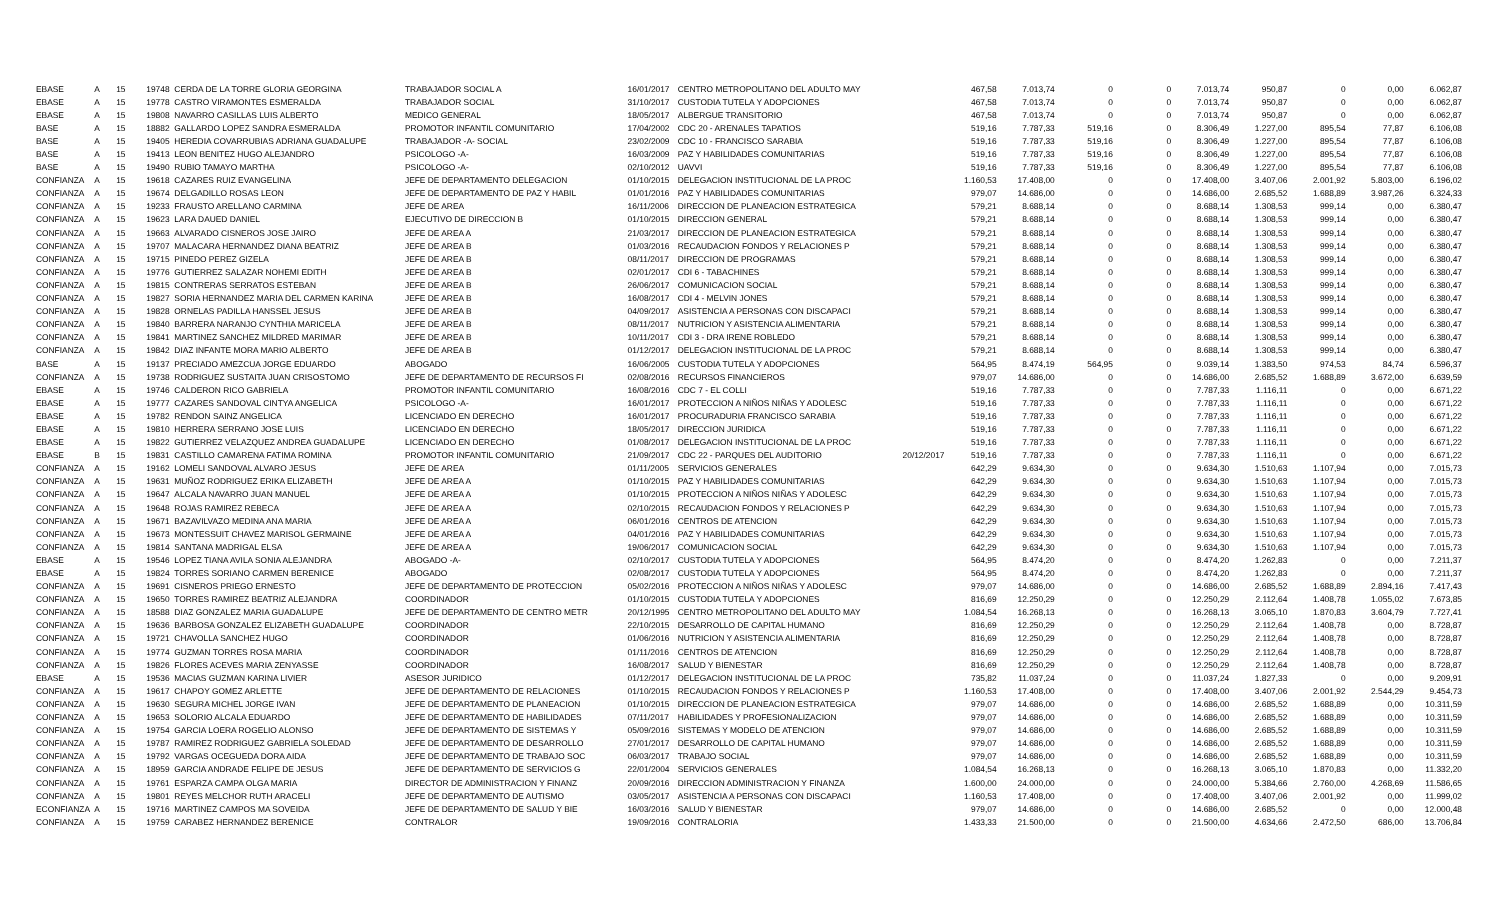| EBASE | A | 15 | 19748 | CERDA DE LA TORRE GLORIA GEORGINA | TRABAJADOR SOCIAL A | 16/01/2017 | CENTRO METROPOLITANO DEL ADULTO MAY | | 467,58 | 7.013,74 | 0 | 0 | 7.013,74 | 950,87 | 0 | 0,00 | 6.062,87 |
| EBASE | A | 15 | 19778 | CASTRO VIRAMONTES ESMERALDA | TRABAJADOR SOCIAL | 31/10/2017 | CUSTODIA TUTELA Y ADOPCIONES | | 467,58 | 7.013,74 | 0 | 0 | 7.013,74 | 950,87 | 0 | 0,00 | 6.062,87 |
| EBASE | A | 15 | 19808 | NAVARRO CASILLAS LUIS ALBERTO | MEDICO GENERAL | 18/05/2017 | ALBERGUE TRANSITORIO | | 467,58 | 7.013,74 | 0 | 0 | 7.013,74 | 950,87 | 0 | 0,00 | 6.062,87 |
| BASE | A | 15 | 18882 | GALLARDO LOPEZ SANDRA ESMERALDA | PROMOTOR INFANTIL COMUNITARIO | 17/04/2002 | CDC 20 - ARENALES TAPATIOS | | 519,16 | 7.787,33 | 519,16 | 0 | 8.306,49 | 1.227,00 | 895,54 | 77,87 | 6.106,08 |
| BASE | A | 15 | 19405 | HEREDIA COVARRUBIAS ADRIANA GUADALUPE | TRABAJADOR -A- SOCIAL | 23/02/2009 | CDC 10 - FRANCISCO SARABIA | | 519,16 | 7.787,33 | 519,16 | 0 | 8.306,49 | 1.227,00 | 895,54 | 77,87 | 6.106,08 |
| BASE | A | 15 | 19413 | LEON BENITEZ HUGO ALEJANDRO | PSICOLOGO -A- | 16/03/2009 | PAZ Y HABILIDADES COMUNITARIAS | | 519,16 | 7.787,33 | 519,16 | 0 | 8.306,49 | 1.227,00 | 895,54 | 77,87 | 6.106,08 |
| BASE | A | 15 | 19490 | RUBIO TAMAYO MARTHA | PSICOLOGO -A- | 02/10/2012 | UAVVI | | 519,16 | 7.787,33 | 519,16 | 0 | 8.306,49 | 1.227,00 | 895,54 | 77,87 | 6.106,08 |
| CONFIANZA | A | 15 | 19618 | CAZARES RUIZ EVANGELINA | JEFE DE DEPARTAMENTO DELEGACION | 01/10/2015 | DELEGACION INSTITUCIONAL DE LA PROC | | 1.160,53 | 17.408,00 | 0 | 0 | 17.408,00 | 3.407,06 | 2.001,92 | 5.803,00 | 6.196,02 |
| CONFIANZA | A | 15 | 19674 | DELGADILLO ROSAS LEON | JEFE DE DEPARTAMENTO DE PAZ Y HABIL | 01/01/2016 | PAZ Y HABILIDADES COMUNITARIAS | | 979,07 | 14.686,00 | 0 | 0 | 14.686,00 | 2.685,52 | 1.688,89 | 3.987,26 | 6.324,33 |
| CONFIANZA | A | 15 | 19233 | FRAUSTO ARELLANO CARMINA | JEFE DE AREA | 16/11/2006 | DIRECCION DE PLANEACION ESTRATEGICA | | 579,21 | 8.688,14 | 0 | 0 | 8.688,14 | 1.308,53 | 999,14 | 0,00 | 6.380,47 |
| CONFIANZA | A | 15 | 19623 | LARA DAUED DANIEL | EJECUTIVO DE DIRECCION B | 01/10/2015 | DIRECCION GENERAL | | 579,21 | 8.688,14 | 0 | 0 | 8.688,14 | 1.308,53 | 999,14 | 0,00 | 6.380,47 |
| CONFIANZA | A | 15 | 19663 | ALVARADO CISNEROS JOSE JAIRO | JEFE DE AREA A | 21/03/2017 | DIRECCION DE PLANEACION ESTRATEGICA | | 579,21 | 8.688,14 | 0 | 0 | 8.688,14 | 1.308,53 | 999,14 | 0,00 | 6.380,47 |
| CONFIANZA | A | 15 | 19707 | MALACARA HERNANDEZ DIANA BEATRIZ | JEFE DE AREA B | 01/03/2016 | RECAUDACION FONDOS Y RELACIONES P | | 579,21 | 8.688,14 | 0 | 0 | 8.688,14 | 1.308,53 | 999,14 | 0,00 | 6.380,47 |
| CONFIANZA | A | 15 | 19715 | PINEDO PEREZ GIZELA | JEFE DE AREA B | 08/11/2017 | DIRECCION DE PROGRAMAS | | 579,21 | 8.688,14 | 0 | 0 | 8.688,14 | 1.308,53 | 999,14 | 0,00 | 6.380,47 |
| CONFIANZA | A | 15 | 19776 | GUTIERREZ SALAZAR NOHEMI EDITH | JEFE DE AREA B | 02/01/2017 | CDI 6 - TABACHINES | | 579,21 | 8.688,14 | 0 | 0 | 8.688,14 | 1.308,53 | 999,14 | 0,00 | 6.380,47 |
| CONFIANZA | A | 15 | 19815 | CONTRERAS SERRATOS ESTEBAN | JEFE DE AREA B | 26/06/2017 | COMUNICACION SOCIAL | | 579,21 | 8.688,14 | 0 | 0 | 8.688,14 | 1.308,53 | 999,14 | 0,00 | 6.380,47 |
| CONFIANZA | A | 15 | 19827 | SORIA HERNANDEZ MARIA DEL CARMEN KARINA | JEFE DE AREA B | 16/08/2017 | CDI 4 - MELVIN JONES | | 579,21 | 8.688,14 | 0 | 0 | 8.688,14 | 1.308,53 | 999,14 | 0,00 | 6.380,47 |
| CONFIANZA | A | 15 | 19828 | ORNELAS PADILLA HANSSEL JESUS | JEFE DE AREA B | 04/09/2017 | ASISTENCIA A PERSONAS CON DISCAPACI | | 579,21 | 8.688,14 | 0 | 0 | 8.688,14 | 1.308,53 | 999,14 | 0,00 | 6.380,47 |
| CONFIANZA | A | 15 | 19840 | BARRERA NARANJO CYNTHIA MARICELA | JEFE DE AREA B | 08/11/2017 | NUTRICION Y ASISTENCIA ALIMENTARIA | | 579,21 | 8.688,14 | 0 | 0 | 8.688,14 | 1.308,53 | 999,14 | 0,00 | 6.380,47 |
| CONFIANZA | A | 15 | 19841 | MARTINEZ SANCHEZ MILDRED MARIMAR | JEFE DE AREA B | 10/11/2017 | CDI 3 - DRA IRENE ROBLEDO | | 579,21 | 8.688,14 | 0 | 0 | 8.688,14 | 1.308,53 | 999,14 | 0,00 | 6.380,47 |
| CONFIANZA | A | 15 | 19842 | DIAZ INFANTE MORA MARIO ALBERTO | JEFE DE AREA B | 01/12/2017 | DELEGACION INSTITUCIONAL DE LA PROC | | 579,21 | 8.688,14 | 0 | 0 | 8.688,14 | 1.308,53 | 999,14 | 0,00 | 6.380,47 |
| BASE | A | 15 | 19137 | PRECIADO AMEZCUA JORGE EDUARDO | ABOGADO | 16/06/2005 | CUSTODIA TUTELA Y ADOPCIONES | | 564,95 | 8.474,19 | 564,95 | 0 | 9.039,14 | 1.383,50 | 974,53 | 84,74 | 6.596,37 |
| CONFIANZA | A | 15 | 19738 | RODRIGUEZ SUSTAITA JUAN CRISOSTOMO | JEFE DE DEPARTAMENTO DE RECURSOS FI | 02/08/2016 | RECURSOS FINANCIEROS | | 979,07 | 14.686,00 | 0 | 0 | 14.686,00 | 2.685,52 | 1.688,89 | 3.672,00 | 6.639,59 |
| EBASE | A | 15 | 19746 | CALDERON RICO GABRIELA | PROMOTOR INFANTIL COMUNITARIO | 16/08/2016 | CDC 7 - EL COLLI | | 519,16 | 7.787,33 | 0 | 0 | 7.787,33 | 1.116,11 | 0 | 0,00 | 6.671,22 |
| EBASE | A | 15 | 19777 | CAZARES SANDOVAL CINTYA ANGELICA | PSICOLOGO -A- | 16/01/2017 | PROTECCION A NIÑOS NIÑAS Y ADOLESC | | 519,16 | 7.787,33 | 0 | 0 | 7.787,33 | 1.116,11 | 0 | 0,00 | 6.671,22 |
| EBASE | A | 15 | 19782 | RENDON SAINZ ANGELICA | LICENCIADO EN DERECHO | 16/01/2017 | PROCURADURIA FRANCISCO SARABIA | | 519,16 | 7.787,33 | 0 | 0 | 7.787,33 | 1.116,11 | 0 | 0,00 | 6.671,22 |
| EBASE | A | 15 | 19810 | HERRERA SERRANO JOSE LUIS | LICENCIADO EN DERECHO | 18/05/2017 | DIRECCION JURIDICA | | 519,16 | 7.787,33 | 0 | 0 | 7.787,33 | 1.116,11 | 0 | 0,00 | 6.671,22 |
| EBASE | A | 15 | 19822 | GUTIERREZ VELAZQUEZ ANDREA GUADALUPE | LICENCIADO EN DERECHO | 01/08/2017 | DELEGACION INSTITUCIONAL DE LA PROC | | 519,16 | 7.787,33 | 0 | 0 | 7.787,33 | 1.116,11 | 0 | 0,00 | 6.671,22 |
| EBASE | B | 15 | 19831 | CASTILLO CAMARENA FATIMA ROMINA | PROMOTOR INFANTIL COMUNITARIO | 21/09/2017 | CDC 22 - PARQUES DEL AUDITORIO | 20/12/2017 | 519,16 | 7.787,33 | 0 | 0 | 7.787,33 | 1.116,11 | 0 | 0,00 | 6.671,22 |
| CONFIANZA | A | 15 | 19162 | LOMELI SANDOVAL ALVARO JESUS | JEFE DE AREA | 01/11/2005 | SERVICIOS GENERALES | | 642,29 | 9.634,30 | 0 | 0 | 9.634,30 | 1.510,63 | 1.107,94 | 0,00 | 7.015,73 |
| CONFIANZA | A | 15 | 19631 | MUÑOZ RODRIGUEZ ERIKA ELIZABETH | JEFE DE AREA A | 01/10/2015 | PAZ Y HABILIDADES COMUNITARIAS | | 642,29 | 9.634,30 | 0 | 0 | 9.634,30 | 1.510,63 | 1.107,94 | 0,00 | 7.015,73 |
| CONFIANZA | A | 15 | 19647 | ALCALA NAVARRO JUAN MANUEL | JEFE DE AREA A | 01/10/2015 | PROTECCION A NIÑOS NIÑAS Y ADOLESC | | 642,29 | 9.634,30 | 0 | 0 | 9.634,30 | 1.510,63 | 1.107,94 | 0,00 | 7.015,73 |
| CONFIANZA | A | 15 | 19648 | ROJAS RAMIREZ REBECA | JEFE DE AREA A | 02/10/2015 | RECAUDACION FONDOS Y RELACIONES P | | 642,29 | 9.634,30 | 0 | 0 | 9.634,30 | 1.510,63 | 1.107,94 | 0,00 | 7.015,73 |
| CONFIANZA | A | 15 | 19671 | BAZAVILVAZO MEDINA ANA MARIA | JEFE DE AREA A | 06/01/2016 | CENTROS DE ATENCION | | 642,29 | 9.634,30 | 0 | 0 | 9.634,30 | 1.510,63 | 1.107,94 | 0,00 | 7.015,73 |
| CONFIANZA | A | 15 | 19673 | MONTESSUIT CHAVEZ MARISOL GERMAINE | JEFE DE AREA A | 04/01/2016 | PAZ Y HABILIDADES COMUNITARIAS | | 642,29 | 9.634,30 | 0 | 0 | 9.634,30 | 1.510,63 | 1.107,94 | 0,00 | 7.015,73 |
| CONFIANZA | A | 15 | 19814 | SANTANA MADRIGAL ELSA | JEFE DE AREA A | 19/06/2017 | COMUNICACION SOCIAL | | 642,29 | 9.634,30 | 0 | 0 | 9.634,30 | 1.510,63 | 1.107,94 | 0,00 | 7.015,73 |
| EBASE | A | 15 | 19546 | LOPEZ TIANA AVILA SONIA ALEJANDRA | ABOGADO -A- | 02/10/2017 | CUSTODIA TUTELA Y ADOPCIONES | | 564,95 | 8.474,20 | 0 | 0 | 8.474,20 | 1.262,83 | 0 | 0,00 | 7.211,37 |
| EBASE | A | 15 | 19824 | TORRES SORIANO CARMEN BERENICE | ABOGADO | 02/08/2017 | CUSTODIA TUTELA Y ADOPCIONES | | 564,95 | 8.474,20 | 0 | 0 | 8.474,20 | 1.262,83 | 0 | 0,00 | 7.211,37 |
| CONFIANZA | A | 15 | 19691 | CISNEROS PRIEGO ERNESTO | JEFE DE DEPARTAMENTO DE PROTECCION | 05/02/2016 | PROTECCION A NIÑOS NIÑAS Y ADOLESC | | 979,07 | 14.686,00 | 0 | 0 | 14.686,00 | 2.685,52 | 1.688,89 | 2.894,16 | 7.417,43 |
| CONFIANZA | A | 15 | 19650 | TORRES RAMIREZ BEATRIZ ALEJANDRA | COORDINADOR | 01/10/2015 | CUSTODIA TUTELA Y ADOPCIONES | | 816,69 | 12.250,29 | 0 | 0 | 12.250,29 | 2.112,64 | 1.408,78 | 1.055,02 | 7.673,85 |
| CONFIANZA | A | 15 | 18588 | DIAZ GONZALEZ MARIA GUADALUPE | JEFE DE DEPARTAMENTO DE CENTRO METR | 20/12/1995 | CENTRO METROPOLITANO DEL ADULTO MAY | | 1.084,54 | 16.268,13 | 0 | 0 | 16.268,13 | 3.065,10 | 1.870,83 | 3.604,79 | 7.727,41 |
| CONFIANZA | A | 15 | 19636 | BARBOSA GONZALEZ ELIZABETH GUADALUPE | COORDINADOR | 22/10/2015 | DESARROLLO DE CAPITAL HUMANO | | 816,69 | 12.250,29 | 0 | 0 | 12.250,29 | 2.112,64 | 1.408,78 | 0,00 | 8.728,87 |
| CONFIANZA | A | 15 | 19721 | CHAVOLLA SANCHEZ HUGO | COORDINADOR | 01/06/2016 | NUTRICION Y ASISTENCIA ALIMENTARIA | | 816,69 | 12.250,29 | 0 | 0 | 12.250,29 | 2.112,64 | 1.408,78 | 0,00 | 8.728,87 |
| CONFIANZA | A | 15 | 19774 | GUZMAN TORRES ROSA MARIA | COORDINADOR | 01/11/2016 | CENTROS DE ATENCION | | 816,69 | 12.250,29 | 0 | 0 | 12.250,29 | 2.112,64 | 1.408,78 | 0,00 | 8.728,87 |
| CONFIANZA | A | 15 | 19826 | FLORES ACEVES MARIA ZENYASSE | COORDINADOR | 16/08/2017 | SALUD Y BIENESTAR | | 816,69 | 12.250,29 | 0 | 0 | 12.250,29 | 2.112,64 | 1.408,78 | 0,00 | 8.728,87 |
| EBASE | A | 15 | 19536 | MACIAS GUZMAN KARINA LIVIER | ASESOR JURIDICO | 01/12/2017 | DELEGACION INSTITUCIONAL DE LA PROC | | 735,82 | 11.037,24 | 0 | 0 | 11.037,24 | 1.827,33 | 0 | 0,00 | 9.209,91 |
| CONFIANZA | A | 15 | 19617 | CHAPOY GOMEZ ARLETTE | JEFE DE DEPARTAMENTO DE RELACIONES | 01/10/2015 | RECAUDACION FONDOS Y RELACIONES P | | 1.160,53 | 17.408,00 | 0 | 0 | 17.408,00 | 3.407,06 | 2.001,92 | 2.544,29 | 9.454,73 |
| CONFIANZA | A | 15 | 19630 | SEGURA MICHEL JORGE IVAN | JEFE DE DEPARTAMENTO DE PLANEACION | 01/10/2015 | DIRECCION DE PLANEACION ESTRATEGICA | | 979,07 | 14.686,00 | 0 | 0 | 14.686,00 | 2.685,52 | 1.688,89 | 0,00 | 10.311,59 |
| CONFIANZA | A | 15 | 19653 | SOLORIO ALCALA EDUARDO | JEFE DE DEPARTAMENTO DE HABILIDADES | 07/11/2017 | HABILIDADES Y PROFESIONALIZACION | | 979,07 | 14.686,00 | 0 | 0 | 14.686,00 | 2.685,52 | 1.688,89 | 0,00 | 10.311,59 |
| CONFIANZA | A | 15 | 19754 | GARCIA LOERA ROGELIO ALONSO | JEFE DE DEPARTAMENTO DE SISTEMAS Y | 05/09/2016 | SISTEMAS Y MODELO DE ATENCION | | 979,07 | 14.686,00 | 0 | 0 | 14.686,00 | 2.685,52 | 1.688,89 | 0,00 | 10.311,59 |
| CONFIANZA | A | 15 | 19787 | RAMIREZ RODRIGUEZ GABRIELA SOLEDAD | JEFE DE DEPARTAMENTO DE DESARROLLO | 27/01/2017 | DESARROLLO DE CAPITAL HUMANO | | 979,07 | 14.686,00 | 0 | 0 | 14.686,00 | 2.685,52 | 1.688,89 | 0,00 | 10.311,59 |
| CONFIANZA | A | 15 | 19792 | VARGAS OCEGUEDA DORA AIDA | JEFE DE DEPARTAMENTO DE TRABAJO SOC | 06/03/2017 | TRABAJO SOCIAL | | 979,07 | 14.686,00 | 0 | 0 | 14.686,00 | 2.685,52 | 1.688,89 | 0,00 | 10.311,59 |
| CONFIANZA | A | 15 | 18959 | GARCIA ANDRADE FELIPE DE JESUS | JEFE DE DEPARTAMENTO DE SERVICIOS G | 22/01/2004 | SERVICIOS GENERALES | | 1.084,54 | 16.268,13 | 0 | 0 | 16.268,13 | 3.065,10 | 1.870,83 | 0,00 | 11.332,20 |
| CONFIANZA | A | 15 | 19761 | ESPARZA CAMPA OLGA MARIA | DIRECTOR DE ADMINISTRACION Y FINANZ | 20/09/2016 | DIRECCION ADMINISTRACION Y FINANZA | | 1.600,00 | 24.000,00 | 0 | 0 | 24.000,00 | 5.384,66 | 2.760,00 | 4.268,69 | 11.586,65 |
| CONFIANZA | A | 15 | 19801 | REYES MELCHOR RUTH ARACELI | JEFE DE DEPARTAMENTO DE AUTISMO | 03/05/2017 | ASISTENCIA A PERSONAS CON DISCAPACI | | 1.160,53 | 17.408,00 | 0 | 0 | 17.408,00 | 3.407,06 | 2.001,92 | 0,00 | 11.999,02 |
| ECONFIANZA | A | 15 | 19716 | MARTINEZ CAMPOS MA SOVEIDA | JEFE DE DEPARTAMENTO DE SALUD Y BIE | 16/03/2016 | SALUD Y BIENESTAR | | 979,07 | 14.686,00 | 0 | 0 | 14.686,00 | 2.685,52 | 0 | 0,00 | 12.000,48 |
| CONFIANZA | A | 15 | 19759 | CARABEZ HERNANDEZ BERENICE | CONTRALOR | 19/09/2016 | CONTRALORIA | | 1.433,33 | 21.500,00 | 0 | 0 | 21.500,00 | 4.634,66 | 2.472,50 | 686,00 | 13.706,84 |